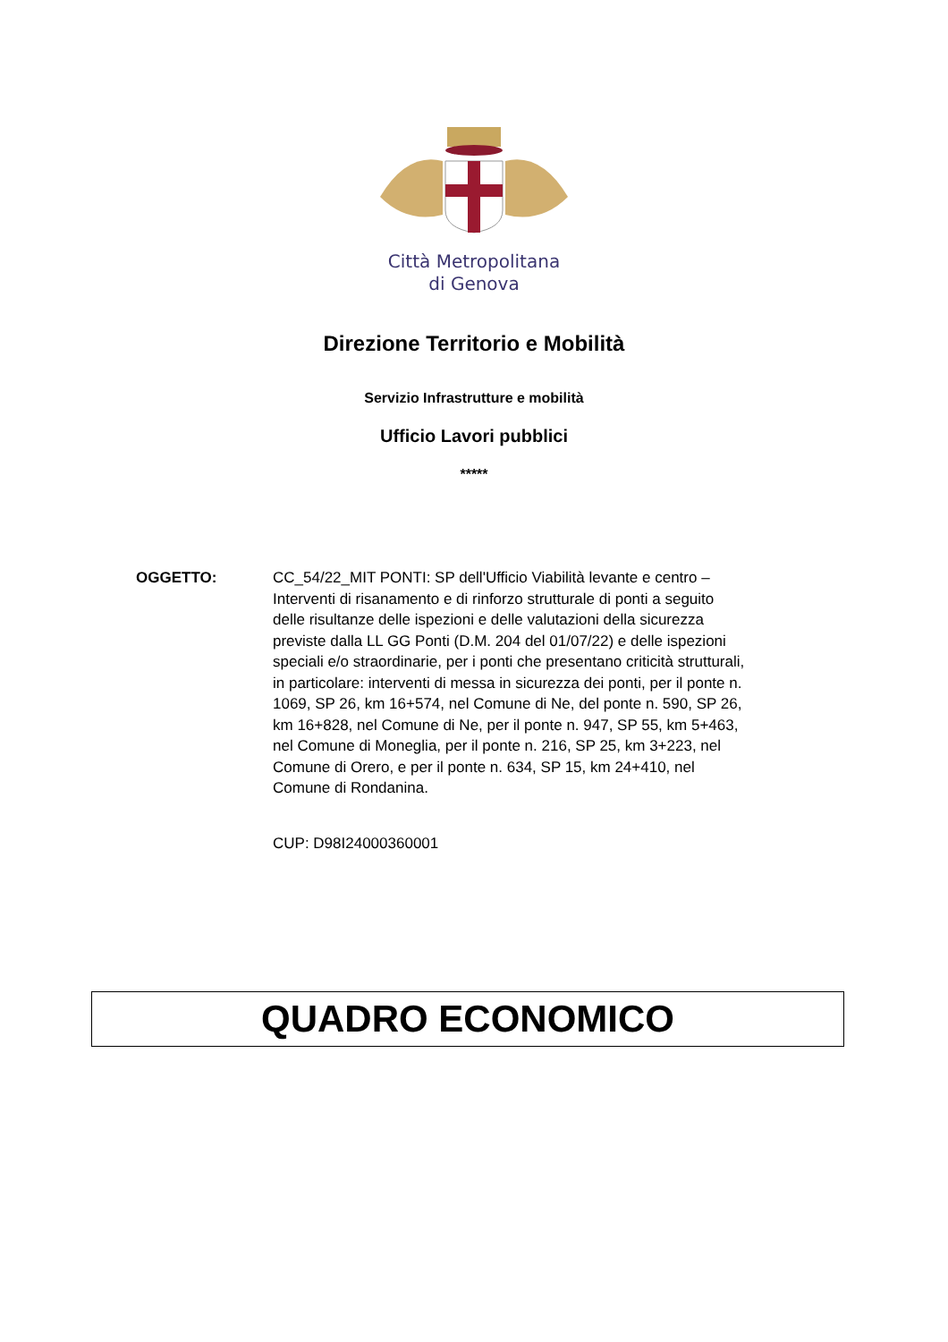Città Metropolitana
di Genova
Direzione Territorio e Mobilità
Servizio Infrastrutture e mobilità
Ufficio Lavori pubblici
*****
OGGETTO: CC_54/22_MIT PONTI: SP dell'Ufficio Viabilità levante e centro – Interventi di risanamento e di rinforzo strutturale di ponti a seguito delle risultanze delle ispezioni e delle valutazioni della sicurezza previste dalla LL GG Ponti (D.M. 204 del 01/07/22) e delle ispezioni speciali e/o straordinarie, per i ponti che presentano criticità strutturali, in particolare: interventi di messa in sicurezza dei ponti, per il ponte n. 1069, SP 26, km 16+574, nel Comune di Ne, del ponte n. 590, SP 26, km 16+828, nel Comune di Ne, per il ponte n. 947, SP 55, km 5+463, nel Comune di Moneglia, per il ponte n. 216, SP 25, km 3+223, nel Comune di Orero, e per il ponte n. 634, SP 15, km 24+410, nel Comune di Rondanina.
CUP: D98I24000360001
QUADRO ECONOMICO